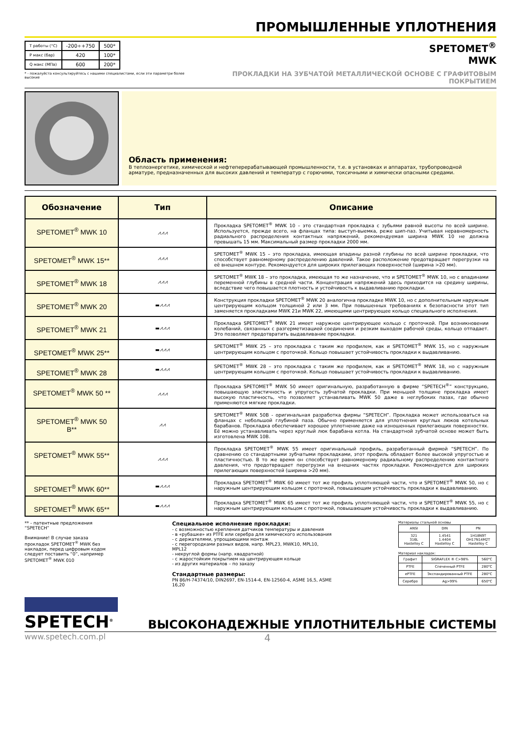ПРОМЫШЛЕННЫЕ УПЛОТНЕНИЯ
| Т работы (°C) | -200÷+750 | 500* |
| Р макс (бар) | 420 | 100* |
| Q макс (МПа) | 600 | 200* |
* - пожалуйста консультируйтесь с нашими специалистами, если эти параметри более высокие
SPETOMET<sup>®</sup>
MWK
ПРОКЛАДКИ НА ЗУБЧАТОЙ МЕТАЛЛИЧЕСКОЙ ОСНОВЕ С ГРАФИТОВЫМ ПОКРЫТИЕМ
Область применения:
В теплоэнергетике, химической и нефтеперерабатывающей промышленности, т.е. в установках и аппаратах, трубопроводной арматуре, предназначенных для высоких давлений и температур с горючими, токсичными и химически опасными средами.
| Обозначение | Тип | Описание |
| --- | --- | --- |
| SPETOMET<sup>®</sup> MWK 10 | ⩘⩘⩘ | Прокладка SPETOMET<sup>®</sup> MWK 10 – это стандартная прокладка с зубьями равной высоты по всей ширине. Используется, прежде всего, на фланцах типа: выступ-выемка, реже шип-паз. Учитывая неравномерность радиального распределения контактных напряжений, рекомендуемая ширина MWK 10 не должна превышать 15 мм. Максимальный размер прокладки 2000 мм. |
| SPETOMET<sup>®</sup> MWK 15** | ⩘⩘⩘ | SPETOMET<sup>®</sup> MWK 15 – это прокладка, имеющая впадины разной глубины по всей ширине прокладки, что способствует равномерному распределению давлений. Такое расположение предотвращает перегрузки на её внешнем контуре. Рекомендуется для широких прилегающих поверхностей (ширина >20 мм). |
| SPETOMET<sup>®</sup> MWK 18 | ⩘⩘⩘ | SPETOMET<sup>®</sup> MWK 18 – это прокладка, имеющая то же назначение, что и SPETOMET<sup>®</sup> MWK 10, но с впадинами переменной глубины в средней части. Концентрация напряжений здесь приходится на средину ширины, вследствие чего повышается плотность и устойчивость к выдавливанию прокладки. |
| SPETOMET<sup>®</sup> MWK 20 | ▬⩘⩘⩘ | Конструкция прокладки SPETOMET<sup>®</sup> MWK 20 аналогична прокладке MWK 10, но с дополнительным наружным центрирующим кольцом толщиной 2 или 3 мм. При повышенных требованиях к безопасности этот тип заменяется прокладками MWK 21и MWK 22, имеющими центрирующее кольцо специального исполнения. |
| SPETOMET<sup>®</sup> MWK 21 | ▬⩘⩘⩘ | Прокладка SPETOMET<sup>®</sup> MWK 21 имеет наружное центрирующее кольцо с проточкой. При возникновении колебаний, связанных с разгерметизацией соединения и резким выходом рабочей среды, кольцо отпадает. Это позволяет предотвратить выдавливание прокладки. |
| SPETOMET<sup>®</sup> MWK 25** | ▬⩘⩘⩘ | SPETOMET<sup>®</sup> MWK 25 – это прокладка с таким же профилем, как и SPETOMET<sup>®</sup> MWK 15, но с наружным центрирующим кольцом с проточкой. Кольцо повышает устойчивость прокладки к выдавливанию. |
| SPETOMET<sup>®</sup> MWK 28 | ▬⩘⩘⩘ | SPETOMET<sup>®</sup> MWK 28 – это прокладка с таким же профилем, как и SPETOMET<sup>®</sup> MWK 18, но с наружным центрирующим кольцом с проточкой. Кольцо повышает устойчивость прокладки к выдавливанию. |
| SPETOMET<sup>®</sup> MWK 50 ** | ⩘⩘⩘ | Прокладка SPETOMET<sup>®</sup> MWK 50 имеет оригинальную, разработанную в фирме “SPETECH<sup>®</sup>” конструкцию, повышающую эластичность и упругость зубчатой прокладки. При меньшей толщине прокладка имеет высокую пластичность, что позволяет устанавливать MWK 50 даже в неглубоких пазах, где обычно применяются мягкие прокладки. |
| SPETOMET<sup>®</sup> MWK 50 B** | ⩘⩘ | SPETOMET<sup>®</sup> MWK 50B - оригинальная разработка фирмы “SPETECH”. Прокладка может использоваться на фланцах с небольшой глубиной паза. Обычно применяется для уплотнения круглых люков котельных барабанов. Прокладка обеспечивает хорошее уплотнение даже на изношенных прилегающих поверхностях. Её можно устанавливать через круглый люк барабана котла. На стандартной зубчатой основе может быть изготовлена MWK 10B. |
| SPETOMET<sup>®</sup> MWK 55** | ⩘⩘⩘ | Прокладка SPETOMET<sup>®</sup> MWK 55 имеет оригинальный профиль, разработанный фирмой “SPETECH”. По сравнению со стандартными зубчатыми прокладками, этот профиль обладает более высокой упругостью и пластичностью. В то же время он способствует равномерному радиальному распределению контактного давления, что предотвращает перегрузки на внешних частях прокладки. Рекомендуется для широких прилегающих поверхностей (ширина >20 мм). |
| SPETOMET<sup>®</sup> MWK 60** | ▬⩘⩘⩘ | Прокладка SPETOMET<sup>®</sup> MWK 60 имеет тот же профиль уплотняющей части, что и SPETOMET<sup>®</sup> MWK 50, но с наружным центрирующим кольцом с проточкой, повышающим устойчивость прокладки к выдавливанию. |
| SPETOMET<sup>®</sup> MWK 65** | ▬⩘⩘⩘ | Прокладка SPETOMET<sup>®</sup> MWK 65 имеет тот же профиль уплотняющей части, что и SPETOMET<sup>®</sup> MWK 55, но с наружным центрирующим кольцом с проточкой, повышающим устойчивость прокладки к выдавливанию. |
** - патентные предложения “SPETECH”
Внимание! В случае заказа прокладок SPETOMET<sup>®</sup> MWK без накладок, перед цифровым кодом следует поставить “0”, например SPETOMET<sup>®</sup> MWK 010
Специальное исполнение прокладки:
- с возможностью крепления датчиков температуры и давления
- в «рубашке» из PTFE или серебра для химического использования
- с держателями, упрощающими монтаж
- с перегородками разных видов, напр. MPL23, MWK10, MPL10, MPL12
- некруглой формы (напр. квадратной)
- с жаростойким покрытием на центрирующем кольце
- из других материалов – по заказу
Стандартные размеры:
PN 86/H-74374/10, DIN2697, EN-1514-4, EN-12560-4, ASME 16,5, ASME 16,20
Материалы стальной основы
| ANSI | DIN | PN |
| 321 316L Hastelloy C | 1.4541 1.4404 Hastelloy C | 1H18N9T OH17N14M2T Hastelloy C |
Материал накладок:
| Графит | SIGRAFLEX ® C>98% | 560°C |
| PTFE | Спеченный PTFE | 280°C |
| ePTFE | Экспандированный PTFE | 280°C |
| Серебро | Ag>99% | 650°C |
SPETECH<sup>®</sup>
ВЫСОКОНАДЕЖНЫЕ УПЛОТНИТЕЛЬНЫЕ СИСТЕМЫ
www.spetech.com.pl 4